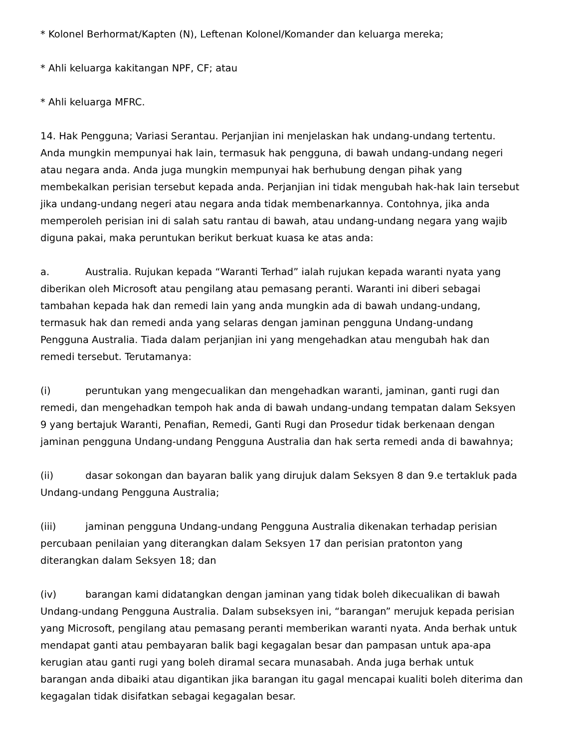* Kolonel Berhormat/Kapten (N), Leftenan Kolonel/Komander dan keluarga mereka;
* Ahli keluarga kakitangan NPF, CF; atau
* Ahli keluarga MFRC.
14. Hak Pengguna; Variasi Serantau. Perjanjian ini menjelaskan hak undang-undang tertentu. Anda mungkin mempunyai hak lain, termasuk hak pengguna, di bawah undang-undang negeri atau negara anda. Anda juga mungkin mempunyai hak berhubung dengan pihak yang membekalkan perisian tersebut kepada anda. Perjanjian ini tidak mengubah hak-hak lain tersebut jika undang-undang negeri atau negara anda tidak membenarkannya. Contohnya, jika anda memperoleh perisian ini di salah satu rantau di bawah, atau undang-undang negara yang wajib diguna pakai, maka peruntukan berikut berkuat kuasa ke atas anda:
a. Australia. Rujukan kepada “Waranti Terhad” ialah rujukan kepada waranti nyata yang diberikan oleh Microsoft atau pengilang atau pemasang peranti. Waranti ini diberi sebagai tambahan kepada hak dan remedi lain yang anda mungkin ada di bawah undang-undang, termasuk hak dan remedi anda yang selaras dengan jaminan pengguna Undang-undang Pengguna Australia. Tiada dalam perjanjian ini yang mengehadkan atau mengubah hak dan remedi tersebut. Terutamanya:
(i) peruntukan yang mengecualikan dan mengehadkan waranti, jaminan, ganti rugi dan remedi, dan mengehadkan tempoh hak anda di bawah undang-undang tempatan dalam Seksyen 9 yang bertajuk Waranti, Penafian, Remedi, Ganti Rugi dan Prosedur tidak berkenaan dengan jaminan pengguna Undang-undang Pengguna Australia dan hak serta remedi anda di bawahnya;
(ii) dasar sokongan dan bayaran balik yang dirujuk dalam Seksyen 8 dan 9.e tertakluk pada Undang-undang Pengguna Australia;
(iii) jaminan pengguna Undang-undang Pengguna Australia dikenakan terhadap perisian percubaan penilaian yang diterangkan dalam Seksyen 17 dan perisian pratonton yang diterangkan dalam Seksyen 18; dan
(iv) barangan kami didatangkan dengan jaminan yang tidak boleh dikecualikan di bawah Undang-undang Pengguna Australia. Dalam subseksyen ini, “barangan” merujuk kepada perisian yang Microsoft, pengilang atau pemasang peranti memberikan waranti nyata. Anda berhak untuk mendapat ganti atau pembayaran balik bagi kegagalan besar dan pampasan untuk apa-apa kerugian atau ganti rugi yang boleh diramal secara munasabah. Anda juga berhak untuk barangan anda dibaiki atau digantikan jika barangan itu gagal mencapai kualiti boleh diterima dan kegagalan tidak disifatkan sebagai kegagalan besar.